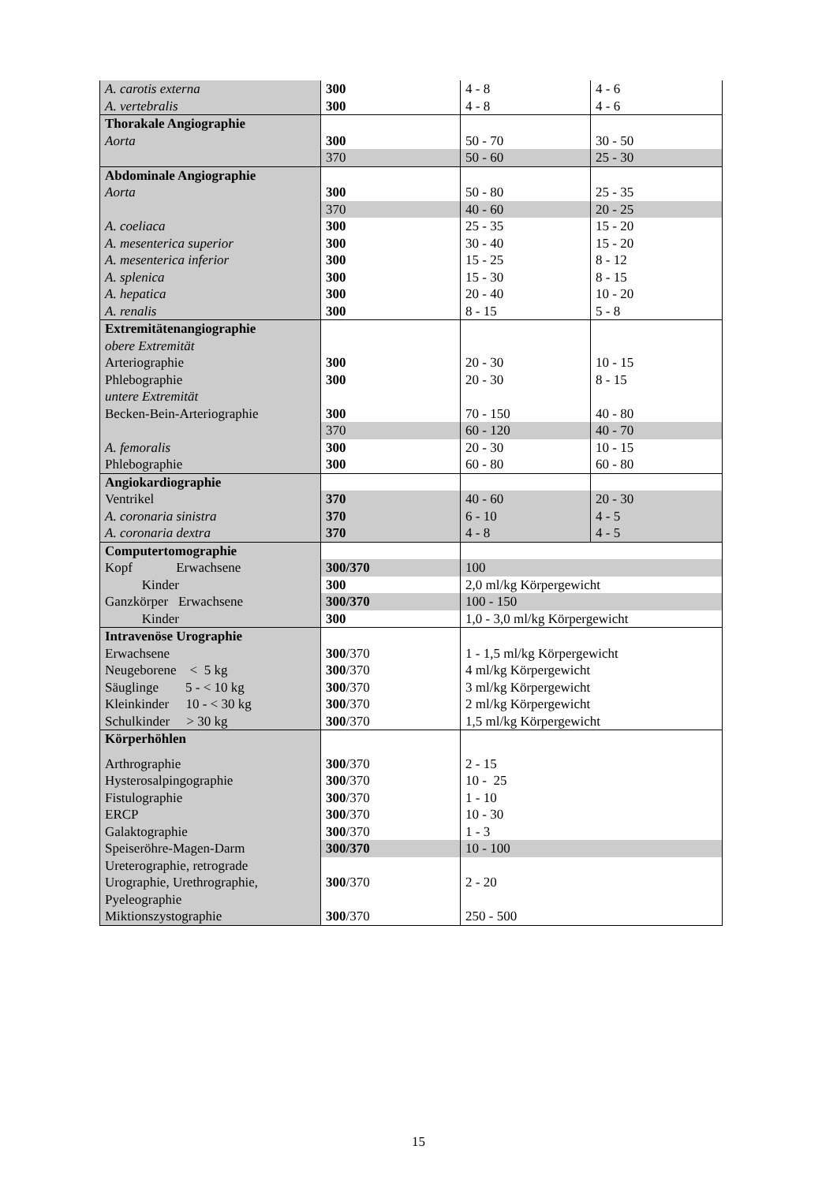| A. carotis externa | 300 | 4 - 8 | 4 - 6 |
| A. vertebralis | 300 | 4 - 8 | 4 - 6 |
| Thorakale Angiographie | | | |
| Aorta | 300 | 50 - 70 | 30 - 50 |
| | 370 | 50 - 60 | 25 - 30 |
| Abdominale Angiographie | | | |
| Aorta | 300 | 50 - 80 | 25 - 35 |
| | 370 | 40 - 60 | 20 - 25 |
| A. coeliaca | 300 | 25 - 35 | 15 - 20 |
| A. mesenterica superior | 300 | 30 - 40 | 15 - 20 |
| A. mesenterica inferior | 300 | 15 - 25 | 8 - 12 |
| A. splenica | 300 | 15 - 30 | 8 - 15 |
| A. hepatica | 300 | 20 - 40 | 10 - 20 |
| A. renalis | 300 | 8 - 15 | 5 - 8 |
| Extremitätenangiographie | | | |
| obere Extremität | | | |
| Arteriographie | 300 | 20 - 30 | 10 - 15 |
| Phlebographie | 300 | 20 - 30 | 8 - 15 |
| untere Extremität | | | |
| Becken-Bein-Arteriographie | 300 | 70 - 150 | 40 - 80 |
| | 370 | 60 - 120 | 40 - 70 |
| A. femoralis | 300 | 20 - 30 | 10 - 15 |
| Phlebographie | 300 | 60 - 80 | 60 - 80 |
| Angiokardiographie | | | |
| Ventrikel | 370 | 40 - 60 | 20 - 30 |
| A. coronaria sinistra | 370 | 6 - 10 | 4 - 5 |
| A. coronaria dextra | 370 | 4 - 8 | 4 - 5 |
| Computertomographie | | | |
| Kopf Erwachsene | 300/370 | 100 | |
| Kinder | 300 | 2,0 ml/kg Körpergewicht | |
| Ganzkörper Erwachsene | 300/370 | 100 - 150 | |
| Kinder | 300 | 1,0 - 3,0 ml/kg Körpergewicht | |
| Intravenöse Urographie | | | |
| Erwachsene | 300 /370 | 1 - 1,5 ml/kg Körpergewicht | |
| Neugeborene < 5 kg | 300 /370 | 4 ml/kg Körpergewicht | |
| Säuglinge 5 - < 10 kg | 300 /370 | 3 ml/kg Körpergewicht | |
| Kleinkinder 10 - < 30 kg | 300 /370 | 2 ml/kg Körpergewicht | |
| Schulkinder > 30 kg | 300 /370 | 1,5 ml/kg Körpergewicht | |
| Körperhöhlen | | | |
| Arthrographie | 300 /370 | 2 - 15 | |
| Hysterosalpingographie | 300 /370 | 10 - 25 | |
| Fistulographie | 300 /370 | 1 - 10 | |
| ERCP | 300 /370 | 10 - 30 | |
| Galaktographie | 300 /370 | 1 - 3 | |
| Speiseröhre-Magen-Darm | 300/370 | 10 - 100 | |
| Ureterographie, retrograde Urographie, Urethrographie, Pyeleographie | 300 /370 | 2 - 20 | |
| Miktionszystographie | 300 /370 | 250 - 500 | |
15